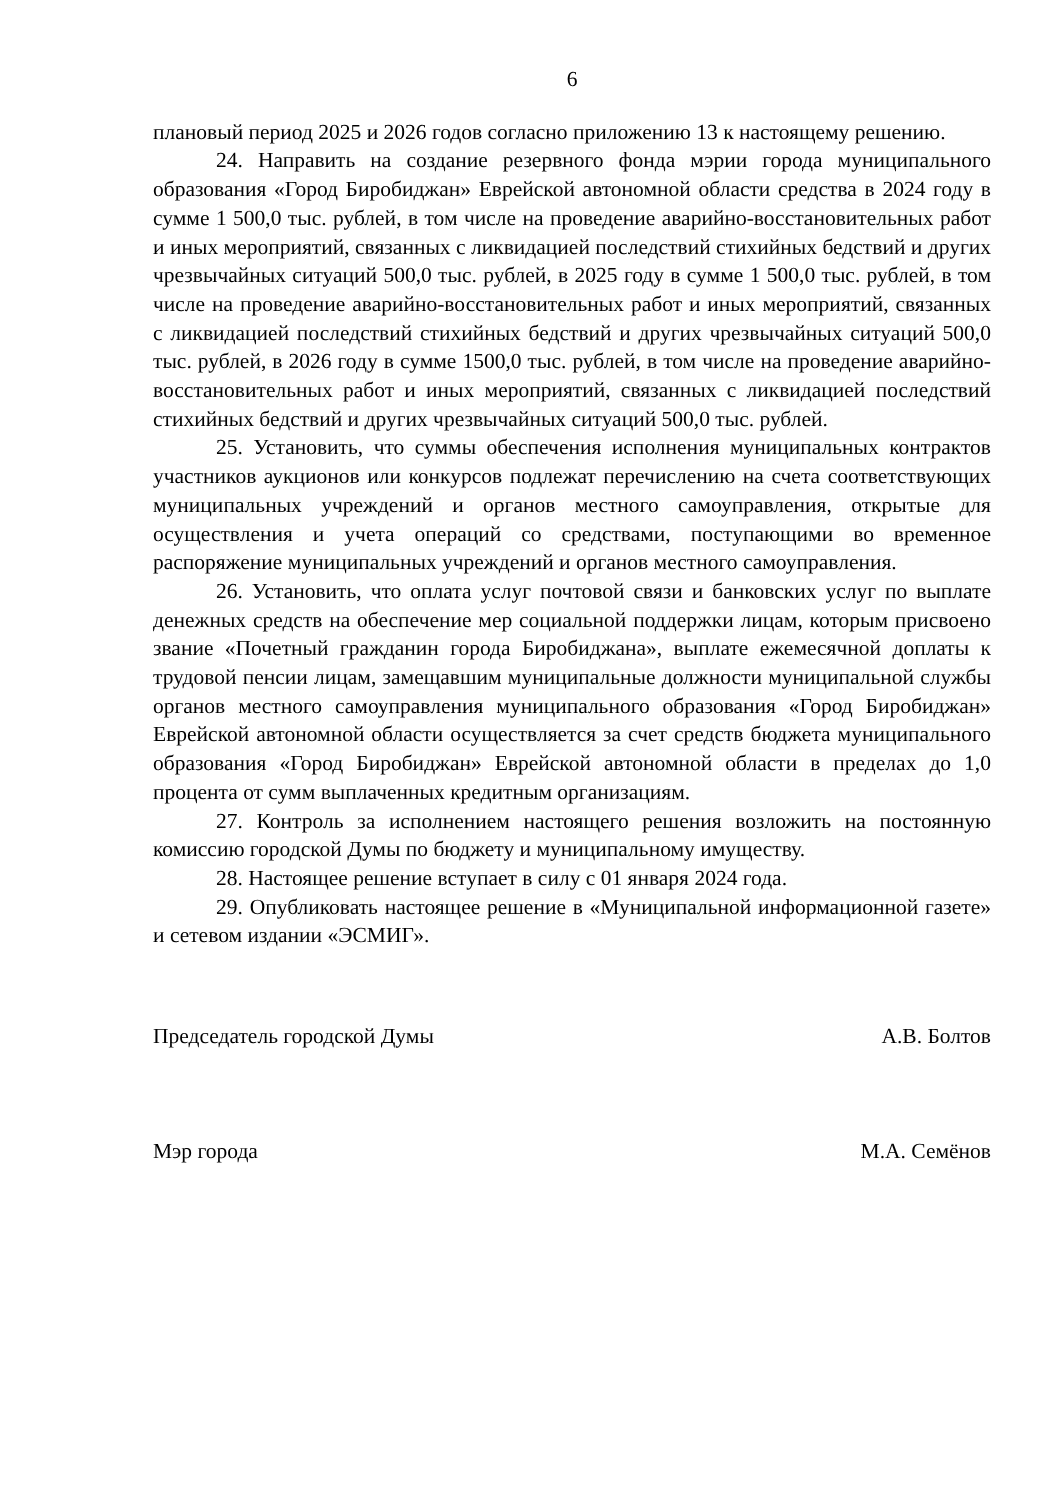6
плановый период 2025 и 2026 годов согласно приложению 13 к настоящему решению.
24. Направить на создание резервного фонда мэрии города муниципального образования «Город Биробиджан» Еврейской автономной области средства в 2024 году в сумме 1 500,0 тыс. рублей, в том числе на проведение аварийно-восстановительных работ и иных мероприятий, связанных с ликвидацией последствий стихийных бедствий и других чрезвычайных ситуаций 500,0 тыс. рублей, в 2025 году в сумме 1 500,0 тыс. рублей, в том числе на проведение аварийно-восстановительных работ и иных мероприятий, связанных с ликвидацией последствий стихийных бедствий и других чрезвычайных ситуаций 500,0 тыс. рублей, в 2026 году в сумме 1500,0 тыс. рублей, в том числе на проведение аварийно-восстановительных работ и иных мероприятий, связанных с ликвидацией последствий стихийных бедствий и других чрезвычайных ситуаций 500,0 тыс. рублей.
25. Установить, что суммы обеспечения исполнения муниципальных контрактов участников аукционов или конкурсов подлежат перечислению на счета соответствующих муниципальных учреждений и органов местного самоуправления, открытые для осуществления и учета операций со средствами, поступающими во временное распоряжение муниципальных учреждений и органов местного самоуправления.
26. Установить, что оплата услуг почтовой связи и банковских услуг по выплате денежных средств на обеспечение мер социальной поддержки лицам, которым присвоено звание «Почетный гражданин города Биробиджана», выплате ежемесячной доплаты к трудовой пенсии лицам, замещавшим муниципальные должности муниципальной службы органов местного самоуправления муниципального образования «Город Биробиджан» Еврейской автономной области осуществляется за счет средств бюджета муниципального образования «Город Биробиджан» Еврейской автономной области в пределах до 1,0 процента от сумм выплаченных кредитным организациям.
27. Контроль за исполнением настоящего решения возложить на постоянную комиссию городской Думы по бюджету и муниципальному имуществу.
28. Настоящее решение вступает в силу с 01 января 2024 года.
29. Опубликовать настоящее решение в «Муниципальной информационной газете» и сетевом издании «ЭСМИГ».
Председатель городской Думы А.В. Болтов
Мэр города М.А. Семёнов